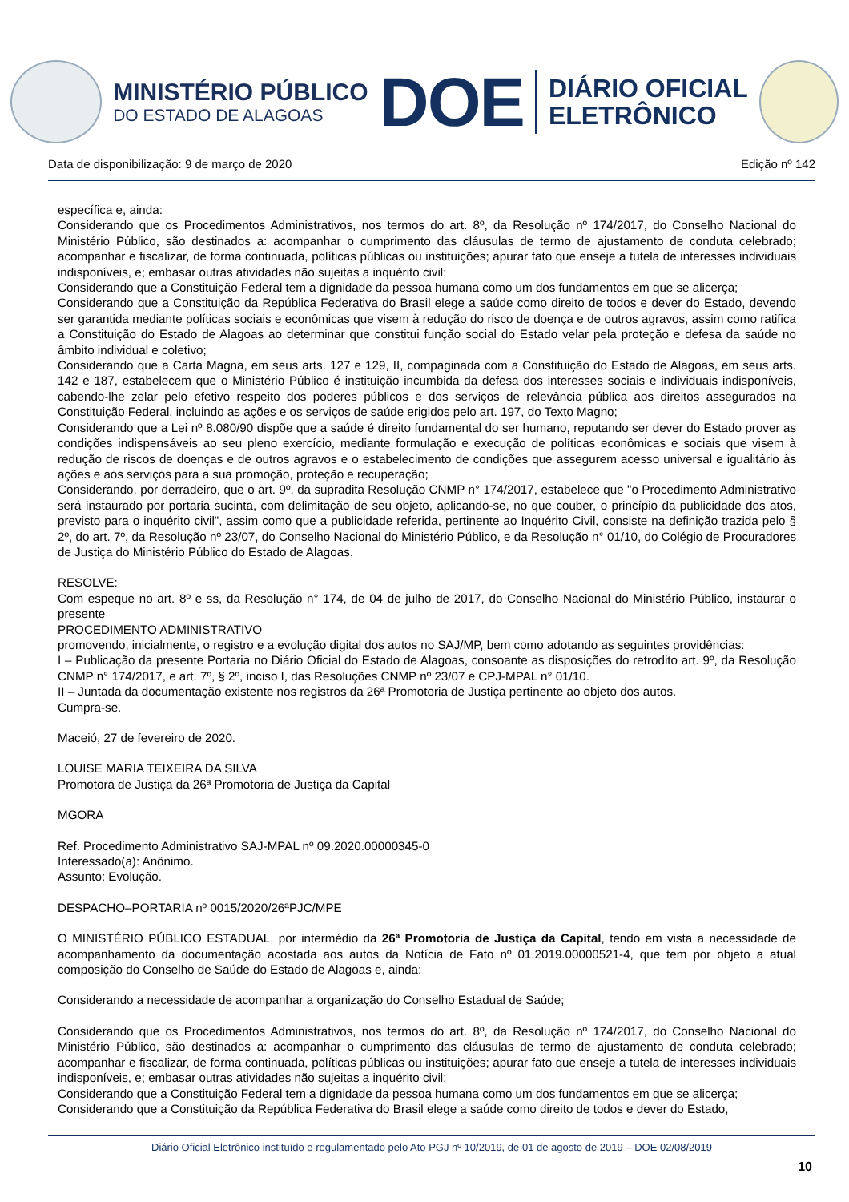MINISTÉRIO PÚBLICO
DO ESTADO DE ALAGOAS
DOE
DIÁRIO OFICIAL
ELETRÔNICO
Data de disponibilização: 9 de março de 2020 Edição nº 142
específica e, ainda:
Considerando que os Procedimentos Administrativos, nos termos do art. 8º, da Resolução nº 174/2017, do Conselho Nacional do Ministério Público, são destinados a: acompanhar o cumprimento das cláusulas de termo de ajustamento de conduta celebrado; acompanhar e fiscalizar, de forma continuada, políticas públicas ou instituições; apurar fato que enseje a tutela de interesses individuais indisponíveis, e; embasar outras atividades não sujeitas a inquérito civil;
Considerando que a Constituição Federal tem a dignidade da pessoa humana como um dos fundamentos em que se alicerça;
Considerando que a Constituição da República Federativa do Brasil elege a saúde como direito de todos e dever do Estado, devendo ser garantida mediante políticas sociais e econômicas que visem à redução do risco de doença e de outros agravos, assim como ratifica a Constituição do Estado de Alagoas ao determinar que constitui função social do Estado velar pela proteção e defesa da saúde no âmbito individual e coletivo;
Considerando que a Carta Magna, em seus arts. 127 e 129, II, compaginada com a Constituição do Estado de Alagoas, em seus arts. 142 e 187, estabelecem que o Ministério Público é instituição incumbida da defesa dos interesses sociais e individuais indisponíveis, cabendo-lhe zelar pelo efetivo respeito dos poderes públicos e dos serviços de relevância pública aos direitos assegurados na Constituição Federal, incluindo as ações e os serviços de saúde erigidos pelo art. 197, do Texto Magno;
Considerando que a Lei nº 8.080/90 dispõe que a saúde é direito fundamental do ser humano, reputando ser dever do Estado prover as condições indispensáveis ao seu pleno exercício, mediante formulação e execução de políticas econômicas e sociais que visem à redução de riscos de doenças e de outros agravos e o estabelecimento de condições que assegurem acesso universal e igualitário às ações e aos serviços para a sua promoção, proteção e recuperação;
Considerando, por derradeiro, que o art. 9º, da supradita Resolução CNMP n° 174/2017, estabelece que "o Procedimento Administrativo será instaurado por portaria sucinta, com delimitação de seu objeto, aplicando-se, no que couber, o princípio da publicidade dos atos, previsto para o inquérito civil", assim como que a publicidade referida, pertinente ao Inquérito Civil, consiste na definição trazida pelo § 2º, do art. 7º, da Resolução nº 23/07, do Conselho Nacional do Ministério Público, e da Resolução n° 01/10, do Colégio de Procuradores de Justiça do Ministério Público do Estado de Alagoas.
RESOLVE:
Com espeque no art. 8º e ss, da Resolução n° 174, de 04 de julho de 2017, do Conselho Nacional do Ministério Público, instaurar o presente
PROCEDIMENTO ADMINISTRATIVO
promovendo, inicialmente, o registro e a evolução digital dos autos no SAJ/MP, bem como adotando as seguintes providências:
I – Publicação da presente Portaria no Diário Oficial do Estado de Alagoas, consoante as disposições do retrodito art. 9º, da Resolução CNMP n° 174/2017, e art. 7º, § 2º, inciso I, das Resoluções CNMP nº 23/07 e CPJ-MPAL n° 01/10.
II – Juntada da documentação existente nos registros da 26ª Promotoria de Justiça pertinente ao objeto dos autos.
Cumpra-se.
Maceió, 27 de fevereiro de 2020.
LOUISE MARIA TEIXEIRA DA SILVA
Promotora de Justiça da 26ª Promotoria de Justiça da Capital
MGORA
Ref. Procedimento Administrativo SAJ-MPAL nº 09.2020.00000345-0
Interessado(a): Anônimo.
Assunto: Evolução.
DESPACHO–PORTARIA nº 0015/2020/26ªPJC/MPE
O MINISTÉRIO PÚBLICO ESTADUAL, por intermédio da 26ª Promotoria de Justiça da Capital, tendo em vista a necessidade de acompanhamento da documentação acostada aos autos da Notícia de Fato nº 01.2019.00000521-4, que tem por objeto a atual composição do Conselho de Saúde do Estado de Alagoas e, ainda:
Considerando a necessidade de acompanhar a organização do Conselho Estadual de Saúde;
Considerando que os Procedimentos Administrativos, nos termos do art. 8º, da Resolução nº 174/2017, do Conselho Nacional do Ministério Público, são destinados a: acompanhar o cumprimento das cláusulas de termo de ajustamento de conduta celebrado; acompanhar e fiscalizar, de forma continuada, políticas públicas ou instituições; apurar fato que enseje a tutela de interesses individuais indisponíveis, e; embasar outras atividades não sujeitas a inquérito civil;
Considerando que a Constituição Federal tem a dignidade da pessoa humana como um dos fundamentos em que se alicerça;
Considerando que a Constituição da República Federativa do Brasil elege a saúde como direito de todos e dever do Estado,
Diário Oficial Eletrônico instituído e regulamentado pelo Ato PGJ nº 10/2019, de 01 de agosto de 2019 – DOE 02/08/2019
10